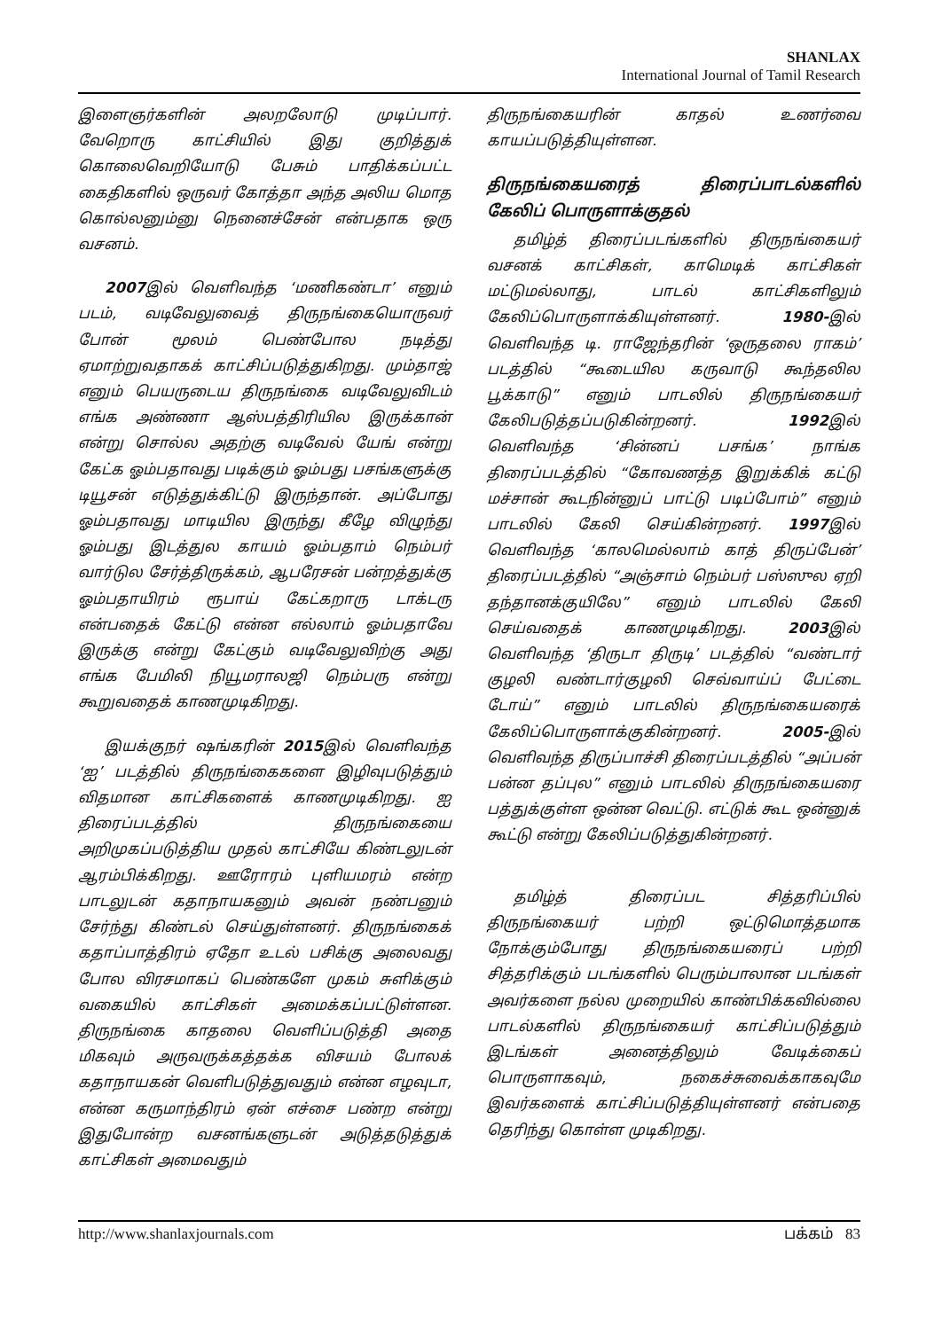SHANLAX
International Journal of Tamil Research
இளைஞர்களின் அலறலோடு முடிப்பார். வேறொரு காட்சியில் இது குறித்துக் கொலைவெறியோடு பேசும் பாதிக்கப்பட்ட கைதிகளில் ஒருவர் கோத்தா அந்த அலிய மொத கொல்லனும்னு நெனைச்சேன் என்பதாக ஒரு வசனம்.
2007இல் வெளிவந்த ‘மணிகண்டா’ எனும் படம், வடிவேலுவைத் திருநங்கையொருவர் போன் மூலம் பெண்போல நடித்து ஏமாற்றுவதாகக் காட்சிப்படுத்துகிறது. மும்தாஜ் எனும் பெயருடைய திருநங்கை வடிவேலுவிடம் எங்க அண்ணா ஆஸ்பத்திரியில இருக்கான் என்று சொல்ல அதற்கு வடிவேல் யேங் என்று கேட்க ஓம்பதாவது படிக்கும் ஓம்பது பசங்களுக்கு டியூசன் எடுத்துக்கிட்டு இருந்தான். அப்போது ஓம்பதாவது மாடியில இருந்து கீழே விழுந்து ஓம்பது இடத்துல காயம் ஓம்பதாம் நெம்பர் வார்டுல சேர்த்திருக்கம், ஆபரேசன் பன்றத்துக்கு ஓம்பதாயிரம் ரூபாய் கேட்கறாரு டாக்டரு என்பதைக் கேட்டு என்ன எல்லாம் ஓம்பதாவே இருக்கு என்று கேட்கும் வடிவேலுவிற்கு அது எங்க பேமிலி நியூமராலஜி நெம்பரு என்று கூறுவதைக் காணமுடிகிறது.
இயக்குநர் ஷங்கரின் 2015இல் வெளிவந்த ‘ஐ’ படத்தில் திருநங்கைகளை இழிவுபடுத்தும் விதமான காட்சிகளைக் காணமுடிகிறது. ஐ திரைப்படத்தில் திருநங்கையை அறிமுகப்படுத்திய முதல் காட்சியே கிண்டலுடன் ஆரம்பிக்கிறது. ஊரோரம் புளியமரம் என்ற பாடலுடன் கதாநாயகனும் அவன் நண்பனும் சேர்ந்து கிண்டல் செய்துள்ளனர். திருநங்கைக் கதாப்பாத்திரம் ஏதோ உடல் பசிக்கு அலைவது போல விரசமாகப் பெண்களே முகம் சுளிக்கும் வகையில் காட்சிகள் அமைக்கப்பட்டுள்ளன. திருநங்கை காதலை வெளிப்படுத்தி அதை மிகவும் அருவருக்கத்தக்க விசயம் போலக் கதாநாயகன் வெளிபடுத்துவதும் என்ன எழவுடா, என்ன கருமாந்திரம் ஏன் எச்சை பண்ற என்று இதுபோன்ற வசனங்களுடன் அடுத்தடுத்துக் காட்சிகள் அமைவதும்
திருநங்கையரின் காதல் உணர்வை காயப்படுத்தியுள்ளன.
திருநங்கையரைத் திரைப்பாடல்களில் கேலிப் பொருளாக்குதல்
தமிழ்த் திரைப்படங்களில் திருநங்கையர் வசனக் காட்சிகள், காமெடிக் காட்சிகள் மட்டுமல்லாது, பாடல் காட்சிகளிலும் கேலிப்பொருளாக்கியுள்ளனர். 1980-இல் வெளிவந்த டி. ராஜேந்தரின் ‘ஒருதலை ராகம்’ படத்தில் “கூடையில கருவாடு கூந்தலில பூக்காடு” எனும் பாடலில் திருநங்கையர் கேலிபடுத்தப்படுகின்றனர். 1992இல் வெளிவந்த ‘சின்னப் பசங்க’ நாங்க திரைப்படத்தில் “கோவணத்த இறுக்கிக் கட்டு மச்சான் கூடநின்னுப் பாட்டு படிப்போம்” எனும் பாடலில் கேலி செய்கின்றனர். 1997இல் வெளிவந்த ‘காலமெல்லாம் காத் திருப்பேன்’ திரைப்படத்தில் “அஞ்சாம் நெம்பர் பஸ்ஸுல ஏறி தந்தானக்குயிலே” எனும் பாடலில் கேலி செய்வதைக் காணமுடிகிறது. 2003இல் வெளிவந்த ‘திருடா திருடி’ படத்தில் “வண்டார் குழலி வண்டார்குழலி செவ்வாய்ப் பேட்டை டோய்” எனும் பாடலில் திருநங்கையரைக் கேலிப்பொருளாக்குகின்றனர். 2005-இல் வெளிவந்த திருப்பாச்சி திரைப்படத்தில் “அப்பன் பன்ன தப்புல” எனும் பாடலில் திருநங்கையரை பத்துக்குள்ள ஒன்ன வெட்டு. எட்டுக் கூட ஒன்னுக் கூட்டு என்று கேலிப்படுத்துகின்றனர்.
தமிழ்த் திரைப்பட சித்தரிப்பில் திருநங்கையர் பற்றி ஒட்டுமொத்தமாக நோக்கும்போது திருநங்கையரைப் பற்றி சித்தரிக்கும் படங்களில் பெரும்பாலான படங்கள் அவர்களை நல்ல முறையில் காண்பிக்கவில்லை பாடல்களில் திருநங்கையர் காட்சிப்படுத்தும் இடங்கள் அனைத்திலும் வேடிக்கைப் பொருளாகவும், நகைச்சுவைக்காகவுமே இவர்களைக் காட்சிப்படுத்தியுள்ளனர் என்பதை தெரிந்து கொள்ள முடிகிறது.
http://www.shanlaxjournals.com பக்கம் 83